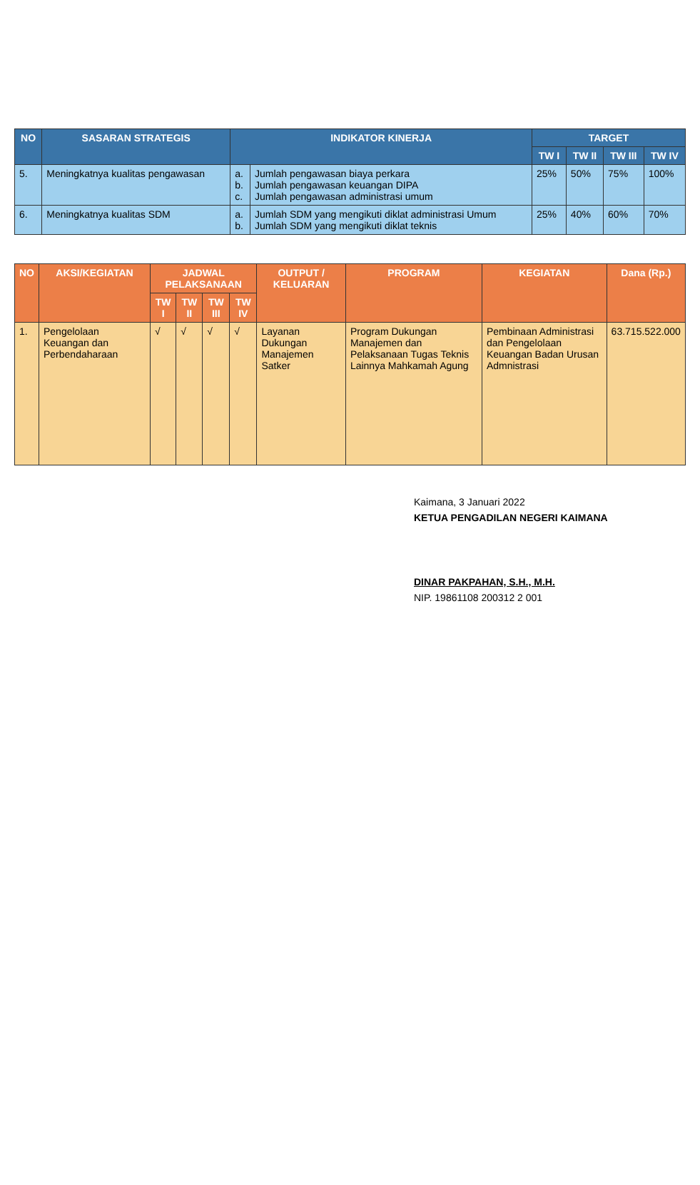| NO | SASARAN STRATEGIS | INDIKATOR KINERJA | | TARGET | | | |
| --- | --- | --- | --- | --- | --- | --- | --- |
| | | | | TW I | TW II | TW III | TW IV |
| 5. | Meningkatnya kualitas pengawasan | a. b. c. | Jumlah pengawasan biaya perkara Jumlah pengawasan keuangan DIPA Jumlah pengawasan administrasi umum | 25% | 50% | 75% | 100% |
| 6. | Meningkatnya kualitas SDM | a. b. | Jumlah SDM yang mengikuti diklat administrasi Umum Jumlah SDM yang mengikuti diklat teknis | 25% | 40% | 60% | 70% |
| NO | AKSI/KEGIATAN | JADWAL PELAKSANAAN | | | | OUTPUT / KELUARAN | PROGRAM | KEGIATAN | Dana (Rp.) |
| --- | --- | --- | --- | --- | --- | --- | --- | --- | --- |
| | | TW I | TW II | TW III | TW IV | | | | |
| 1. | Pengelolaan Keuangan dan Perbendaharaan | √ | √ | √ | √ | Layanan Dukungan Manajemen Satker | Program Dukungan Manajemen dan Pelaksanaan Tugas Teknis Lainnya Mahkamah Agung | Pembinaan Administrasi dan Pengelolaan Keuangan Badan Urusan Admnistrasi | 63.715.522.000 |
Kaimana, 3 Januari 2022
KETUA PENGADILAN NEGERI KAIMANA
DINAR PAKPAHAN, S.H., M.H.
NIP. 19861108 200312 2 001